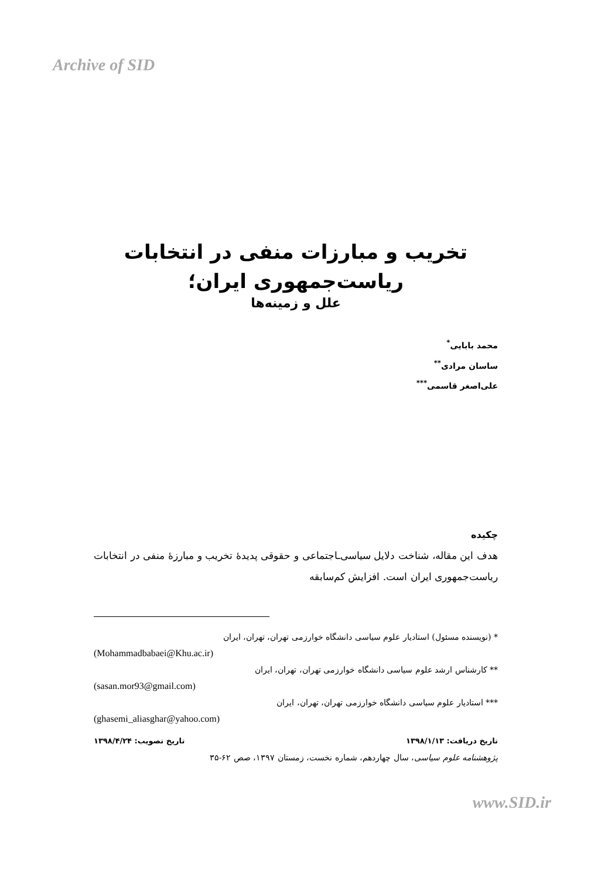Archive of SID
تخریب و مبارزات منفی در انتخابات
ریاست‌جمهوری ایران؛
علل و زمینه‌ها
محمد بابایی<sup>*</sup>
ساسان مرادی<sup>**</sup>
علی‌اصغر قاسمی<sup>***</sup>
چکیده
هدف این مقاله، شناخت دلایل سیاسی‌ـاجتماعی و حقوقی پدیدۀ تخریب و مبارزۀ منفی در انتخابات ریاست‌جمهوری ایران است. افزایش کم‌سابقه
* (نویسنده مسئول) استادیار علوم سیاسی دانشگاه خوارزمی تهران، تهران، ایران
(Mohammadbabaei@Khu.ac.ir)
** کارشناس ارشد علوم سیاسی دانشگاه خوارزمی تهران، تهران، ایران
(sasan.mor93@gmail.com)
*** استادیار علوم سیاسی دانشگاه خوارزمی تهران، تهران، ایران
(ghasemi_aliasghar@yahoo.com)
تاریخ دریافت: ۱۳۹۸/۱/۱۳ تاریخ تصویب: ۱۳۹۸/۴/۲۴
پژوهشنامه علوم سیاسی، سال چهاردهم، شماره نخست، زمستان ۱۳۹۷، صص ۶۲-۳۵
www.SID.ir